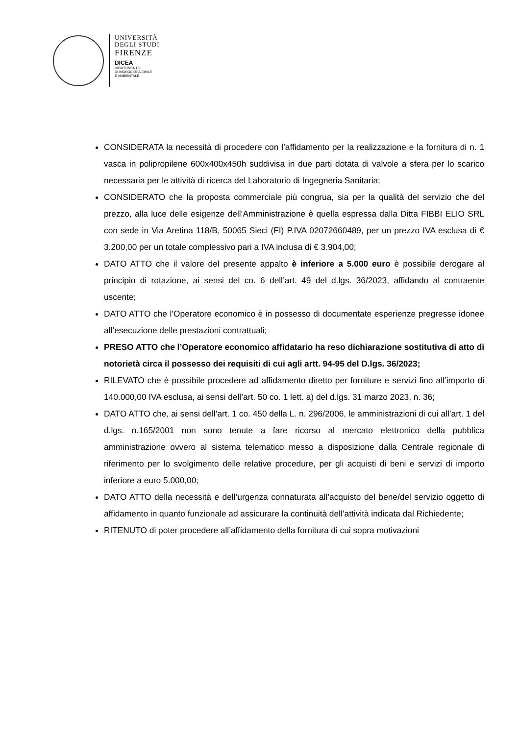UNIVERSITÀ
DEGLI STUDI
FIRENZE
DICEA
DIPARTIMENTO
DI INGEGNERIA CIVILE
E AMBIENTALE
CONSIDERATA la necessità di procedere con l’affidamento per la realizzazione e la fornitura di n. 1 vasca in polipropilene 600x400x450h suddivisa in due parti dotata di valvole a sfera per lo scarico necessaria per le attività di ricerca del Laboratorio di Ingegneria Sanitaria;
CONSIDERATO che la proposta commerciale più congrua, sia per la qualità del servizio che del prezzo, alla luce delle esigenze dell’Amministrazione è quella espressa dalla Ditta FIBBI ELIO SRL con sede in Via Aretina 118/B, 50065 Sieci (FI) P.IVA 02072660489, per un prezzo IVA esclusa di € 3.200,00 per un totale complessivo pari a IVA inclusa di € 3.904,00;
DATO ATTO che il valore del presente appalto è inferiore a 5.000 euro è possibile derogare al principio di rotazione, ai sensi del co. 6 dell’art. 49 del d.lgs. 36/2023, affidando al contraente uscente;
DATO ATTO che l’Operatore economico è in possesso di documentate esperienze pregresse idonee all’esecuzione delle prestazioni contrattuali;
PRESO ATTO che l’Operatore economico affidatario ha reso dichiarazione sostitutiva di atto di notorietà circa il possesso dei requisiti di cui agli artt. 94-95 del D.lgs. 36/2023;
RILEVATO che è possibile procedere ad affidamento diretto per forniture e servizi fino all’importo di 140.000,00 IVA esclusa, ai sensi dell’art. 50 co. 1 lett. a) del d.lgs. 31 marzo 2023, n. 36;
DATO ATTO che, ai sensi dell’art. 1 co. 450 della L. n. 296/2006, le amministrazioni di cui all’art. 1 del d.lgs. n.165/2001 non sono tenute a fare ricorso al mercato elettronico della pubblica amministrazione ovvero al sistema telematico messo a disposizione dalla Centrale regionale di riferimento per lo svolgimento delle relative procedure, per gli acquisti di beni e servizi di importo inferiore a euro 5.000,00;
DATO ATTO della necessità e dell’urgenza connaturata all’acquisto del bene/del servizio oggetto di affidamento in quanto funzionale ad assicurare la continuità dell’attività indicata dal Richiedente;
RITENUTO di poter procedere all’affidamento della fornitura di cui sopra motivazioni